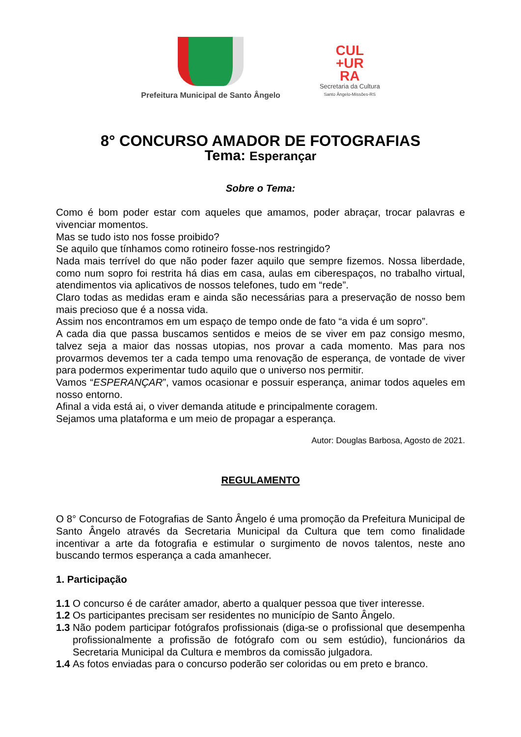Prefeitura Municipal de Santo Ângelo
CUL
+UR
RA
Secretaria da Cultura
Santo Ângelo-Missões-RS
8° CONCURSO AMADOR DE FOTOGRAFIAS
Tema: Esperançar
Sobre o Tema:
Como é bom poder estar com aqueles que amamos, poder abraçar, trocar palavras e vivenciar momentos.
Mas se tudo isto nos fosse proibido?
Se aquilo que tínhamos como rotineiro fosse-nos restringido?
Nada mais terrível do que não poder fazer aquilo que sempre fizemos. Nossa liberdade, como num sopro foi restrita há dias em casa, aulas em ciberespaços, no trabalho virtual, atendimentos via aplicativos de nossos telefones, tudo em “rede”.
Claro todas as medidas eram e ainda são necessárias para a preservação de nosso bem mais precioso que é a nossa vida.
Assim nos encontramos em um espaço de tempo onde de fato “a vida é um sopro”.
A cada dia que passa buscamos sentidos e meios de se viver em paz consigo mesmo, talvez seja a maior das nossas utopias, nos provar a cada momento. Mas para nos provarmos devemos ter a cada tempo uma renovação de esperança, de vontade de viver para podermos experimentar tudo aquilo que o universo nos permitir.
Vamos “ESPERANÇAR”, vamos ocasionar e possuir esperança, animar todos aqueles em nosso entorno.
Afinal a vida está ai, o viver demanda atitude e principalmente coragem.
Sejamos uma plataforma e um meio de propagar a esperança.
Autor: Douglas Barbosa, Agosto de 2021.
REGULAMENTO
O 8° Concurso de Fotografias de Santo Ângelo é uma promoção da Prefeitura Municipal de Santo Ângelo através da Secretaria Municipal da Cultura que tem como finalidade incentivar a arte da fotografia e estimular o surgimento de novos talentos, neste ano buscando termos esperança a cada amanhecer.
1. Participação
1.1 O concurso é de caráter amador, aberto a qualquer pessoa que tiver interesse.
1.2 Os participantes precisam ser residentes no município de Santo Ângelo.
1.3 Não podem participar fotógrafos profissionais (diga-se o profissional que desempenha profissionalmente a profissão de fotógrafo com ou sem estúdio), funcionários da Secretaria Municipal da Cultura e membros da comissão julgadora.
1.4 As fotos enviadas para o concurso poderão ser coloridas ou em preto e branco.